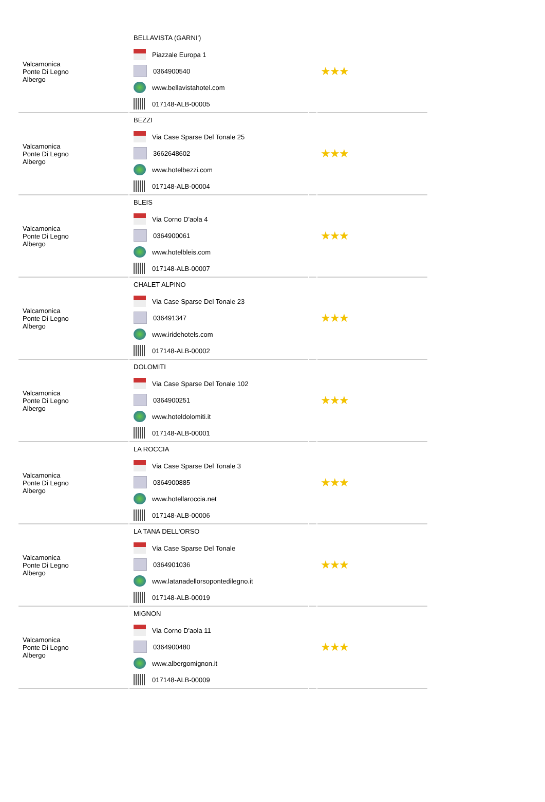| Valcamonica Ponte Di Legno Albergo | BELLAVISTA (GARNI') Piazzale Europa 1 0364900540 www.bellavistahotel.com 017148-ALB-00005 | | ★★★ |
| Valcamonica Ponte Di Legno Albergo | BEZZI Via Case Sparse Del Tonale 25 3662648602 www.hotelbezzi.com 017148-ALB-00004 | | ★★★ |
| Valcamonica Ponte Di Legno Albergo | BLEIS Via Corno D'aola 4 0364900061 www.hotelbleis.com 017148-ALB-00007 | | ★★★ |
| Valcamonica Ponte Di Legno Albergo | CHALET ALPINO Via Case Sparse Del Tonale 23 036491347 www.iridehotels.com 017148-ALB-00002 | | ★★★ |
| Valcamonica Ponte Di Legno Albergo | DOLOMITI Via Case Sparse Del Tonale 102 0364900251 www.hoteldolomiti.it 017148-ALB-00001 | | ★★★ |
| Valcamonica Ponte Di Legno Albergo | LA ROCCIA Via Case Sparse Del Tonale 3 0364900885 www.hotellaroccia.net 017148-ALB-00006 | | ★★★ |
| Valcamonica Ponte Di Legno Albergo | LA TANA DELL'ORSO Via Case Sparse Del Tonale 0364901036 www.latanadellorsopontedilegno.it 017148-ALB-00019 | | ★★★ |
| Valcamonica Ponte Di Legno Albergo | MIGNON Via Corno D'aola 11 0364900480 www.albergomignon.it 017148-ALB-00009 | | ★★★ |